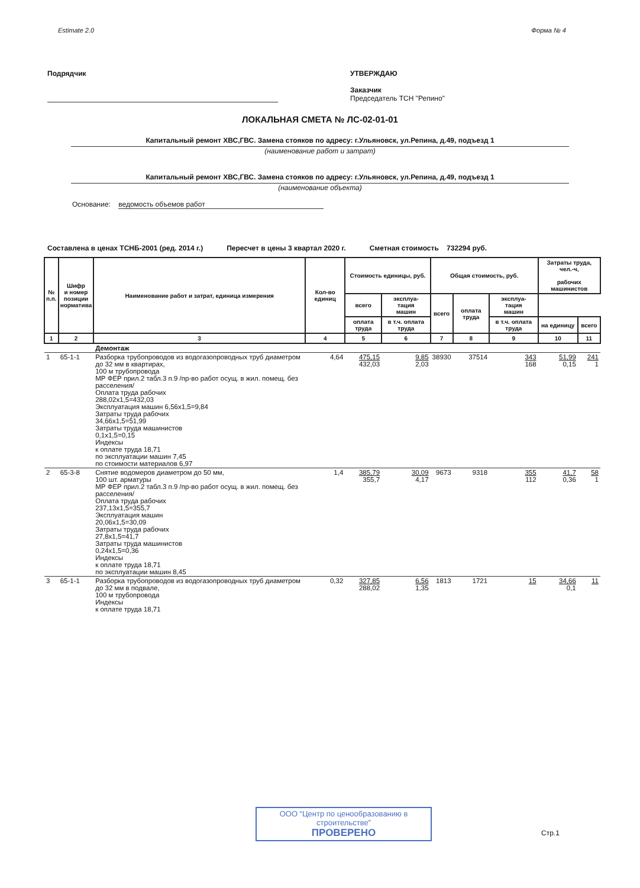Estimate 2.0 Форма № 4
Подрядчик УТВЕРЖДАЮ
Заказчик
Председатель ТСН "Репино"
ЛОКАЛЬНАЯ СМЕТА № ЛС-02-01-01
Капитальный ремонт ХВС,ГВС. Замена стояков по адресу: г.Ульяновск, ул.Репина, д.49, подъезд 1
(наименование работ и затрат)
Капитальный ремонт ХВС,ГВС. Замена стояков по адресу: г.Ульяновск, ул.Репина, д.49, подъезд 1
(наименование объекта)
Основание: ведомость объемов работ
Составлена в ценах ТСНБ-2001 (ред. 2014 г.) Пересчет в цены 3 квартал 2020 г. Сметная стоимость 732294 руб.
| № п.п. | Шифр и номер позиции норматива | Наименование работ и затрат, единица измерения | Кол-во единиц | Стоимость единицы, руб. | | Общая стоимость, руб. | | | Затраты труда, чел.-ч, рабочих машинистов | |
| --- | --- | --- | --- | --- | --- | --- | --- | --- | --- | --- |
| | | | | всего | эксплуа- тация машин | всего | оплата труда | эксплуа- тация машин | | |
| | | | | оплата труда | в т.ч. оплата труда | | | в т.ч. оплата труда | на единицу | всего |
| 1 | 2 | 3 | 4 | 5 | 6 | 7 | 8 | 9 | 10 | 11 |
| | | Демонтаж | | | | | | | | |
| 1 | 65-1-1 | Разборка трубопроводов из водогазопроводных труб диаметром до 32 мм в квартирах, 100 м трубопровода МР ФЕР прил.2 табл.3 п.9 /пр-во работ осущ. в жил. помещ. без расселения/ Оплата труда рабочих 288,02x1,5=432,03 Эксплуатация машин 6,56x1,5=9,84 Затраты труда рабочих 34,66x1,5=51,99 Затраты труда машинистов 0,1x1,5=0,15 Индексы к оплате труда 18,71 по эксплуатации машин 7,45 по стоимости материалов 6,97 | 4,64 | 475,15 432,03 | 9,85 2,03 | 38930 | 37514 | 343 168 | 51,99 0,15 | 241 1 |
| 2 | 65-3-8 | Снятие водомеров диаметром до 50 мм, 100 шт. арматуры МР ФЕР прил.2 табл.3 п.9 /пр-во работ осущ. в жил. помещ. без расселения/ Оплата труда рабочих 237,13x1,5=355,7 Эксплуатация машин 20,06x1,5=30,09 Затраты труда рабочих 27,8x1,5=41,7 Затраты труда машинистов 0,24x1,5=0,36 Индексы к оплате труда 18,71 по эксплуатации машин 8,45 | 1,4 | 385,79 355,7 | 30,09 4,17 | 9673 | 9318 | 355 112 | 41,7 0,36 | 58 1 |
| 3 | 65-1-1 | Разборка трубопроводов из водогазопроводных труб диаметром до 32 мм в подвале, 100 м трубопровода Индексы к оплате труда 18,71 | 0,32 | 327,85 288,02 | 6,56 1,35 | 1813 | 1721 | 15 | 34,66 0,1 | 11 |
ООО “Центр по ценообразованию в строительстве”
ПРОВЕРЕНО
Стр.1